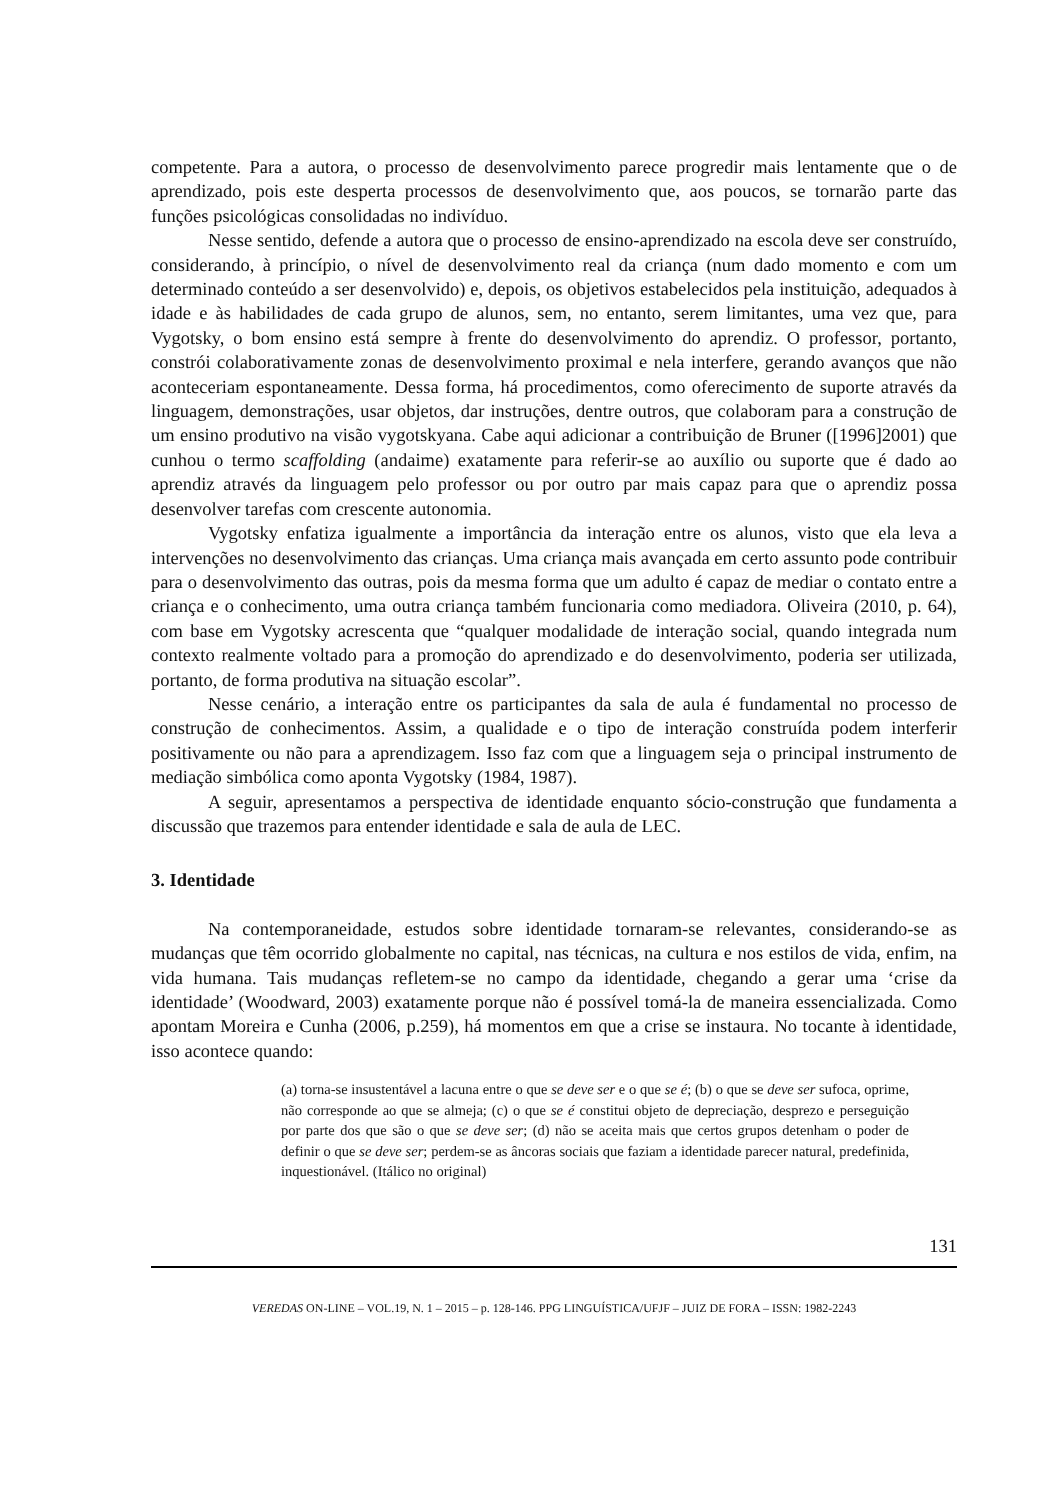competente. Para a autora, o processo de desenvolvimento parece progredir mais lentamente que o de aprendizado, pois este desperta processos de desenvolvimento que, aos poucos, se tornarão parte das funções psicológicas consolidadas no indivíduo.
Nesse sentido, defende a autora que o processo de ensino-aprendizado na escola deve ser construído, considerando, à princípio, o nível de desenvolvimento real da criança (num dado momento e com um determinado conteúdo a ser desenvolvido) e, depois, os objetivos estabelecidos pela instituição, adequados à idade e às habilidades de cada grupo de alunos, sem, no entanto, serem limitantes, uma vez que, para Vygotsky, o bom ensino está sempre à frente do desenvolvimento do aprendiz. O professor, portanto, constrói colaborativamente zonas de desenvolvimento proximal e nela interfere, gerando avanços que não aconteceriam espontaneamente. Dessa forma, há procedimentos, como oferecimento de suporte através da linguagem, demonstrações, usar objetos, dar instruções, dentre outros, que colaboram para a construção de um ensino produtivo na visão vygotskyana. Cabe aqui adicionar a contribuição de Bruner ([1996]2001) que cunhou o termo scaffolding (andaime) exatamente para referir-se ao auxílio ou suporte que é dado ao aprendiz através da linguagem pelo professor ou por outro par mais capaz para que o aprendiz possa desenvolver tarefas com crescente autonomia.
Vygotsky enfatiza igualmente a importância da interação entre os alunos, visto que ela leva a intervenções no desenvolvimento das crianças. Uma criança mais avançada em certo assunto pode contribuir para o desenvolvimento das outras, pois da mesma forma que um adulto é capaz de mediar o contato entre a criança e o conhecimento, uma outra criança também funcionaria como mediadora. Oliveira (2010, p. 64), com base em Vygotsky acrescenta que “qualquer modalidade de interação social, quando integrada num contexto realmente voltado para a promoção do aprendizado e do desenvolvimento, poderia ser utilizada, portanto, de forma produtiva na situação escolar”.
Nesse cenário, a interação entre os participantes da sala de aula é fundamental no processo de construção de conhecimentos. Assim, a qualidade e o tipo de interação construída podem interferir positivamente ou não para a aprendizagem. Isso faz com que a linguagem seja o principal instrumento de mediação simbólica como aponta Vygotsky (1984, 1987).
A seguir, apresentamos a perspectiva de identidade enquanto sócio-construção que fundamenta a discussão que trazemos para entender identidade e sala de aula de LEC.
3. Identidade
Na contemporaneidade, estudos sobre identidade tornaram-se relevantes, considerando-se as mudanças que têm ocorrido globalmente no capital, nas técnicas, na cultura e nos estilos de vida, enfim, na vida humana. Tais mudanças refletem-se no campo da identidade, chegando a gerar uma ‘crise da identidade’ (Woodward, 2003) exatamente porque não é possível tomá-la de maneira essencializada. Como apontam Moreira e Cunha (2006, p.259), há momentos em que a crise se instaura. No tocante à identidade, isso acontece quando:
(a) torna-se insustentável a lacuna entre o que se deve ser e o que se é; (b) o que se deve ser sufoca, oprime, não corresponde ao que se almeja; (c) o que se é constitui objeto de depreciação, desprezo e perseguição por parte dos que são o que se deve ser; (d) não se aceita mais que certos grupos detenham o poder de definir o que se deve ser; perdem-se as âncoras sociais que faziam a identidade parecer natural, predefinida, inquestionável. (Itálico no original)
131
VEREDAS ON-LINE – VOL.19, N. 1 – 2015 – p. 128-146. PPG LINGUÍSTICA/UFJF – JUIZ DE FORA – ISSN: 1982-2243